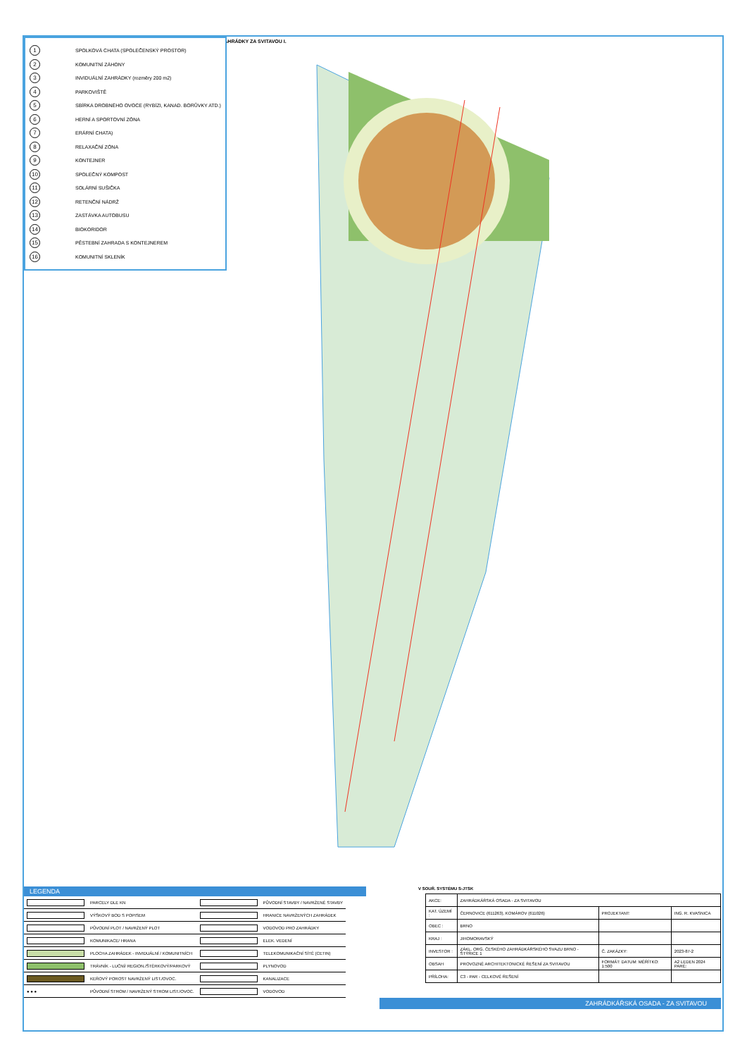ZAHRÁDKY ZA SVITAVOU I.
1 SPOLKOVÁ CHATA (SPOLEČENSKÝ PROSTOR)
2 KOMUNITNÍ ZÁHONY
3 INVIDUÁLNÍ ZAHRÁDKY (rozměry 200 m2)
4 PARKOVIŠTĚ
5 SBÍRKA DROBNÉHO OVOCE (RYBÍZI, KANAD. BORŮVKY ATD.)
6 HERNÍ A SPORTOVNÍ ZÓNA
7 ERÁRNÍ CHATA)
8 RELAXAČNÍ ZÓNA
9 KONTEJNER
10 SPOLEČNÝ KOMPOST
11 SOLÁRNÍ SUŠIČKA
12 RETENČNÍ NÁDRŽ
13 ZASTÁVKA AUTOBUSU
14 BIOKORIDOR
15 PĚSTEBNÍ ZAHRADA S KONTEJNEREM
16 KOMUNITNÍ SKLENÍK
LEGENDA
| | PARCELY DLE KN | | PŮVODNÍ STAVBY / NAVRŽENÉ STAVBY |
| | VÝŠKOVÝ BOD S POPISEM | | HRANICE NAVRŽENÝCH ZAHRÁDEK |
| | PŮVODNÍ PLOT / NAVRŽENÝ PLOT | | VODOVOD PRO ZAHRÁDKY |
| | KOMUNIKACE/ HRANA | | ELEK. VEDENÍ |
| | PLOCHA ZAHRÁDEK - INVIDUÁLNÍ / KOMUNITNÍCH | | TELEKOMUNIKAČNÍ SÍTĚ (CETIN) |
| | TRÁVNÍK - LUČNÍ/ REGION./ŠTĚRKOVÝ/PARKOVÝ | | PLYNOVOD |
| | KEŘOVÝ POROST NAVRŽENÝ LIST./OVOC. | | KANALIZACE |
| ● ● ● | PŮVODNÍ STROM / NAVRŽENÝ STROM LIST./OVOC. | | VODOVOD |
V SOUŘ. SYSTÉMU S-JTSK
| AKCE: | ZAHRÁDKÁŘSKÁ OSADA - ZA SVITAVOU | | |
| KAT. ÚZEMÍ : | ČERNOVICE (611263), KOMÁROV (611026) | PROJEKTANT: | ING. R. KVASNICA |
| OBEC : | BRNO | | |
| KRAJ : | JIHOMORAVSKÝ | | |
| INVESTOR : | ZÁKL. ORG. ČESKÉHO ZAHRÁDKÁŘSKÉHO SVAZU BRNO - ŠTÝŘICE 1 | Č. ZAKÁZKY: | 2023-87-2 |
| OBSAH | PROVOZNĚ ARCHITEKTONICKÉ ŘEŠENÍ ZA SVITAVOU | FORMÁT: DATUM: MĚŘÍTKO: 1:500 | A2 LEDEN 2024 PARÉ: |
| PŘÍLOHA: | C3 - PAR - CELKOVÉ ŘEŠENÍ | | |
ZAHRÁDKÁŘSKÁ OSADA - ZA SVITAVOU